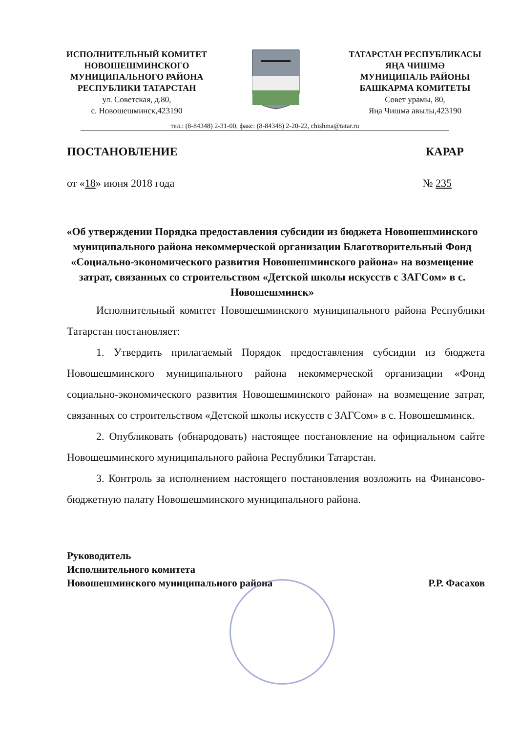ИСПОЛНИТЕЛЬНЫЙ КОМИТЕТ
НОВОШЕШМИНСКОГО
МУНИЦИПАЛЬНОГО РАЙОНА
РЕСПУБЛИКИ ТАТАРСТАН
ул. Советская, д.80,
с. Новошешминск,423190
ТАТАРСТАН РЕСПУБЛИКАСЫ
ЯҢА ЧИШМӘ
МУНИЦИПАЛЬ РАЙОНЫ
БАШКАРМА КОМИТЕТЫ
Совет урамы, 80,
Яңа Чишмә авылы,423190
тел.: (8-84348) 2-31-00, факс: (8-84348) 2-20-22, chishma@tatar.ru
ПОСТАНОВЛЕНИЕ КАРАР
от «18» июня 2018 года № 235
«Об утверждении Порядка предоставления субсидии из бюджета Новошешминского муниципального района некоммерческой организации Благотворительный Фонд «Социально-экономического развития Новошешминского района» на возмещение затрат, связанных со строительством «Детской школы искусств с ЗАГСом» в с. Новошешминск»
Исполнительный комитет Новошешминского муниципального района Республики Татарстан постановляет:
1. Утвердить прилагаемый Порядок предоставления субсидии из бюджета Новошешминского муниципального района некоммерческой организации «Фонд социально-экономического развития Новошешминского района» на возмещение затрат, связанных со строительством «Детской школы искусств с ЗАГСом» в с. Новошешминск.
2. Опубликовать (обнародовать) настоящее постановление на официальном сайте Новошешминского муниципального района Республики Татарстан.
3. Контроль за исполнением настоящего постановления возложить на Финансово-бюджетную палату Новошешминского муниципального района.
Руководитель
Исполнительного комитета
Новошешминского муниципального района
Р.Р. Фасахов